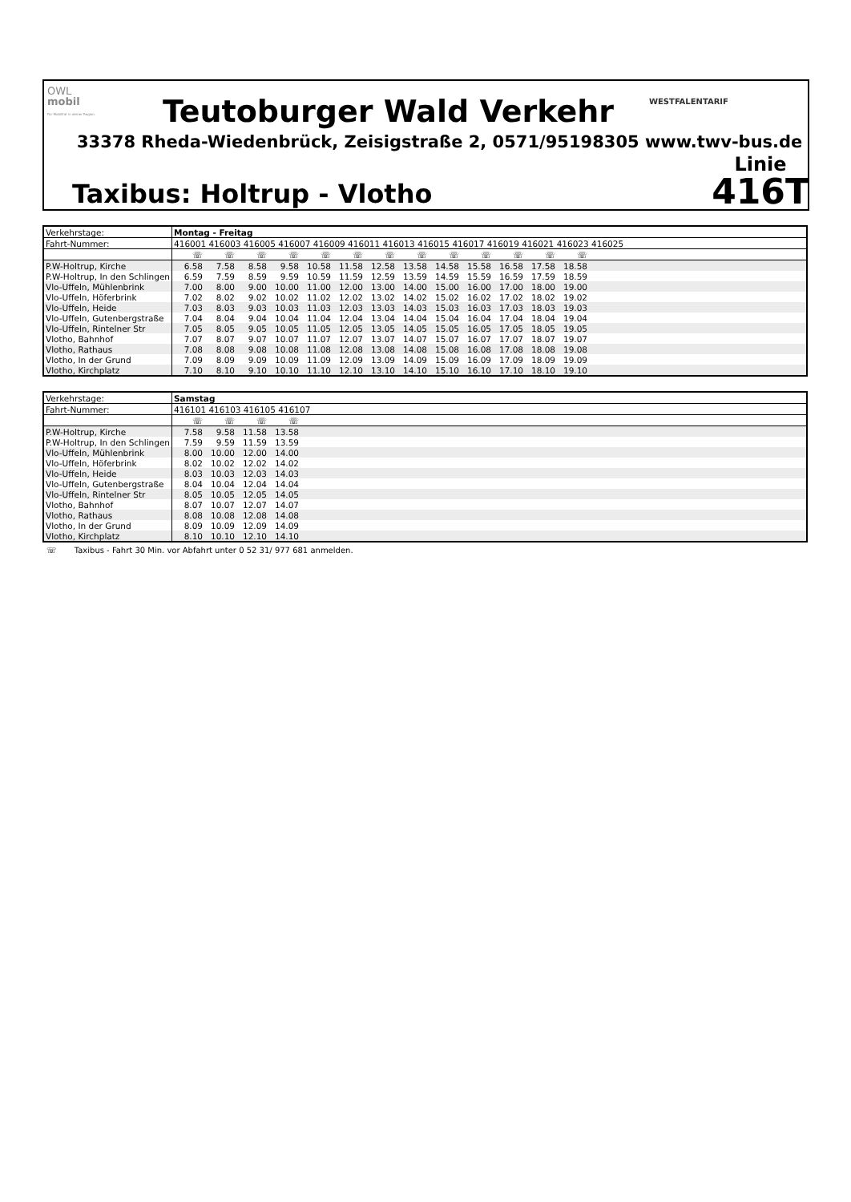OWL
mobil
Für Mobilität in deiner Region.
Teutoburger Wald Verkehr
WESTFALENTARIF
33378 Rheda-Wiedenbrück, Zeisigstraße 2, 0571/95198305 www.twv-bus.de
Taxibus: Holtrup - Vlotho
Linie
416T
| Verkehrstage: | Montag - Freitag | | | | | | | | | | | | | |
| Fahrt-Nummer: | 416001 416003 416005 416007 416009 416011 416013 416015 416017 416019 416021 416023 416025 | | | | | | | | | | | | | |
| | ☏ | ☏ | ☏ | ☏ | ☏ | ☏ | ☏ | ☏ | ☏ | ☏ | ☏ | ☏ | ☏ | |
| P.W-Holtrup, Kirche | 6.58 | 7.58 | 8.58 | 9.58 | 10.58 | 11.58 | 12.58 | 13.58 | 14.58 | 15.58 | 16.58 | 17.58 | 18.58 | |
| P.W-Holtrup, In den Schlingen | 6.59 | 7.59 | 8.59 | 9.59 | 10.59 | 11.59 | 12.59 | 13.59 | 14.59 | 15.59 | 16.59 | 17.59 | 18.59 | |
| Vlo-Uffeln, Mühlenbrink | 7.00 | 8.00 | 9.00 | 10.00 | 11.00 | 12.00 | 13.00 | 14.00 | 15.00 | 16.00 | 17.00 | 18.00 | 19.00 | |
| Vlo-Uffeln, Höferbrink | 7.02 | 8.02 | 9.02 | 10.02 | 11.02 | 12.02 | 13.02 | 14.02 | 15.02 | 16.02 | 17.02 | 18.02 | 19.02 | |
| Vlo-Uffeln, Heide | 7.03 | 8.03 | 9.03 | 10.03 | 11.03 | 12.03 | 13.03 | 14.03 | 15.03 | 16.03 | 17.03 | 18.03 | 19.03 | |
| Vlo-Uffeln, Gutenbergstraße | 7.04 | 8.04 | 9.04 | 10.04 | 11.04 | 12.04 | 13.04 | 14.04 | 15.04 | 16.04 | 17.04 | 18.04 | 19.04 | |
| Vlo-Uffeln, Rintelner Str | 7.05 | 8.05 | 9.05 | 10.05 | 11.05 | 12.05 | 13.05 | 14.05 | 15.05 | 16.05 | 17.05 | 18.05 | 19.05 | |
| Vlotho, Bahnhof | 7.07 | 8.07 | 9.07 | 10.07 | 11.07 | 12.07 | 13.07 | 14.07 | 15.07 | 16.07 | 17.07 | 18.07 | 19.07 | |
| Vlotho, Rathaus | 7.08 | 8.08 | 9.08 | 10.08 | 11.08 | 12.08 | 13.08 | 14.08 | 15.08 | 16.08 | 17.08 | 18.08 | 19.08 | |
| Vlotho, In der Grund | 7.09 | 8.09 | 9.09 | 10.09 | 11.09 | 12.09 | 13.09 | 14.09 | 15.09 | 16.09 | 17.09 | 18.09 | 19.09 | |
| Vlotho, Kirchplatz | 7.10 | 8.10 | 9.10 | 10.10 | 11.10 | 12.10 | 13.10 | 14.10 | 15.10 | 16.10 | 17.10 | 18.10 | 19.10 | |
| Verkehrstage: | Samstag | | | | |
| Fahrt-Nummer: | 416101 416103 416105 416107 | | | | |
| | ☏ | ☏ | ☏ | ☏ | |
| P.W-Holtrup, Kirche | 7.58 | 9.58 | 11.58 | 13.58 | |
| P.W-Holtrup, In den Schlingen | 7.59 | 9.59 | 11.59 | 13.59 | |
| Vlo-Uffeln, Mühlenbrink | 8.00 | 10.00 | 12.00 | 14.00 | |
| Vlo-Uffeln, Höferbrink | 8.02 | 10.02 | 12.02 | 14.02 | |
| Vlo-Uffeln, Heide | 8.03 | 10.03 | 12.03 | 14.03 | |
| Vlo-Uffeln, Gutenbergstraße | 8.04 | 10.04 | 12.04 | 14.04 | |
| Vlo-Uffeln, Rintelner Str | 8.05 | 10.05 | 12.05 | 14.05 | |
| Vlotho, Bahnhof | 8.07 | 10.07 | 12.07 | 14.07 | |
| Vlotho, Rathaus | 8.08 | 10.08 | 12.08 | 14.08 | |
| Vlotho, In der Grund | 8.09 | 10.09 | 12.09 | 14.09 | |
| Vlotho, Kirchplatz | 8.10 | 10.10 | 12.10 | 14.10 | |
☏ Taxibus - Fahrt 30 Min. vor Abfahrt unter 0 52 31/ 977 681 anmelden.